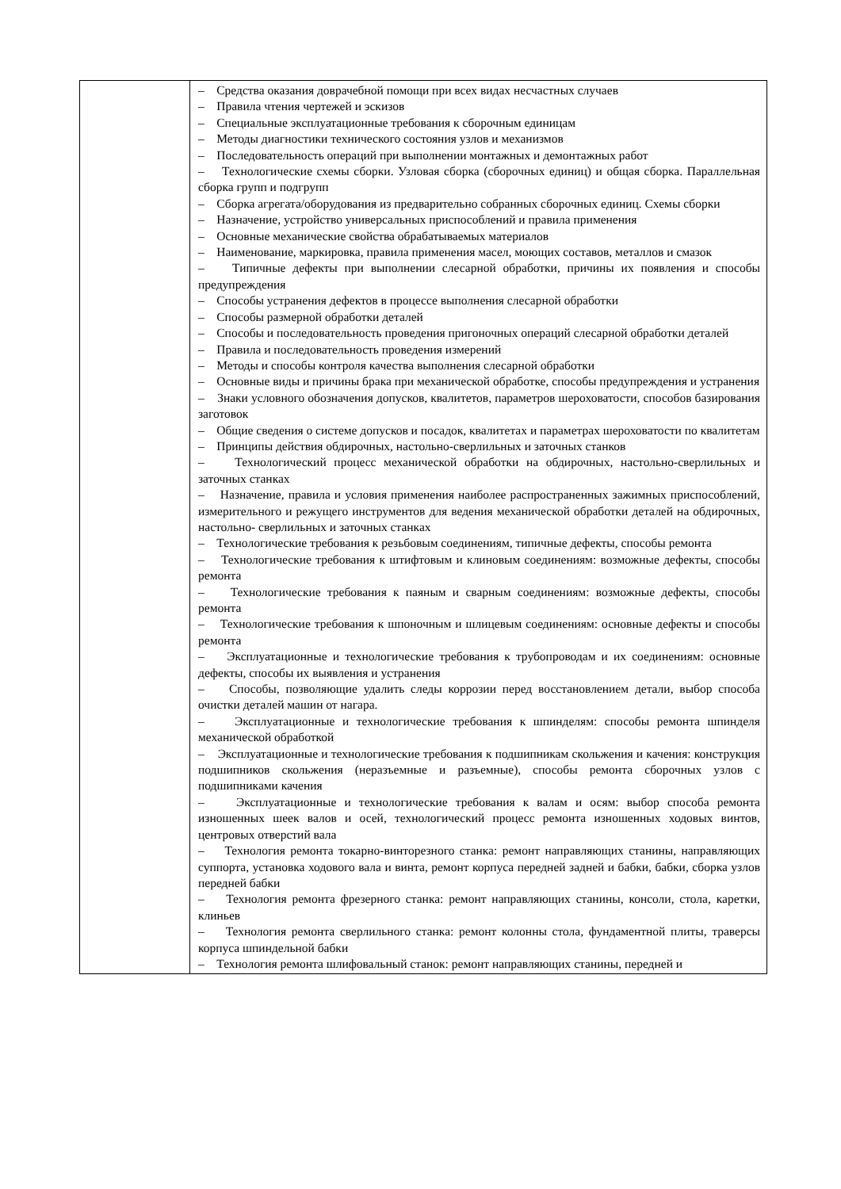| | – Средства оказания доврачебной помощи при всех видах несчастных случаев – Правила чтения чертежей и эскизов – Специальные эксплуатационные требования к сборочным единицам – Методы диагностики технического состояния узлов и механизмов – Последовательность операций при выполнении монтажных и демонтажных работ – Технологические схемы сборки. Узловая сборка (сборочных единиц) и общая сборка. Параллельная сборка групп и подгрупп – Сборка агрегата/оборудования из предварительно собранных сборочных единиц. Схемы сборки – Назначение, устройство универсальных приспособлений и правила применения – Основные механические свойства обрабатываемых материалов – Наименование, маркировка, правила применения масел, моющих составов, металлов и смазок – Типичные дефекты при выполнении слесарной обработки, причины их появления и способы предупреждения – Способы устранения дефектов в процессе выполнения слесарной обработки – Способы размерной обработки деталей – Способы и последовательность проведения пригоночных операций слесарной обработки деталей – Правила и последовательность проведения измерений – Методы и способы контроля качества выполнения слесарной обработки – Основные виды и причины брака при механической обработке, способы предупреждения и устранения – Знаки условного обозначения допусков, квалитетов, параметров шероховатости, способов базирования заготовок – Общие сведения о системе допусков и посадок, квалитетах и параметрах шероховатости по квалитетам – Принципы действия обдирочных, настольно-сверлильных и заточных станков – Технологический процесс механической обработки на обдирочных, настольно-сверлильных и заточных станках – Назначение, правила и условия применения наиболее распространенных зажимных приспособлений, измерительного и режущего инструментов для ведения механической обработки деталей на обдирочных, настольно- сверлильных и заточных станках – Технологические требования к резьбовым соединениям, типичные дефекты, способы ремонта – Технологические требования к штифтовым и клиновым соединениям: возможные дефекты, способы ремонта – Технологические требования к паяным и сварным соединениям: возможные дефекты, способы ремонта – Технологические требования к шпоночным и шлицевым соединениям: основные дефекты и способы ремонта – Эксплуатационные и технологические требования к трубопроводам и их соединениям: основные дефекты, способы их выявления и устранения – Способы, позволяющие удалить следы коррозии перед восстановлением детали, выбор способа очистки деталей машин от нагара. – Эксплуатационные и технологические требования к шпинделям: способы ремонта шпинделя механической обработкой – Эксплуатационные и технологические требования к подшипникам скольжения и качения: конструкция подшипников скольжения (неразъемные и разъемные), способы ремонта сборочных узлов с подшипниками качения – Эксплуатационные и технологические требования к валам и осям: выбор способа ремонта изношенных шеек валов и осей, технологический процесс ремонта изношенных ходовых винтов, центровых отверстий вала – Технология ремонта токарно-винторезного станка: ремонт направляющих станины, направляющих суппорта, установка ходового вала и винта, ремонт корпуса передней задней и бабки, бабки, сборка узлов передней бабки – Технология ремонта фрезерного станка: ремонт направляющих станины, консоли, стола, каретки, клиньев – Технология ремонта сверлильного станка: ремонт колонны стола, фундаментной плиты, траверсы корпуса шпиндельной бабки – Технология ремонта шлифовальный станок: ремонт направляющих станины, передней и |